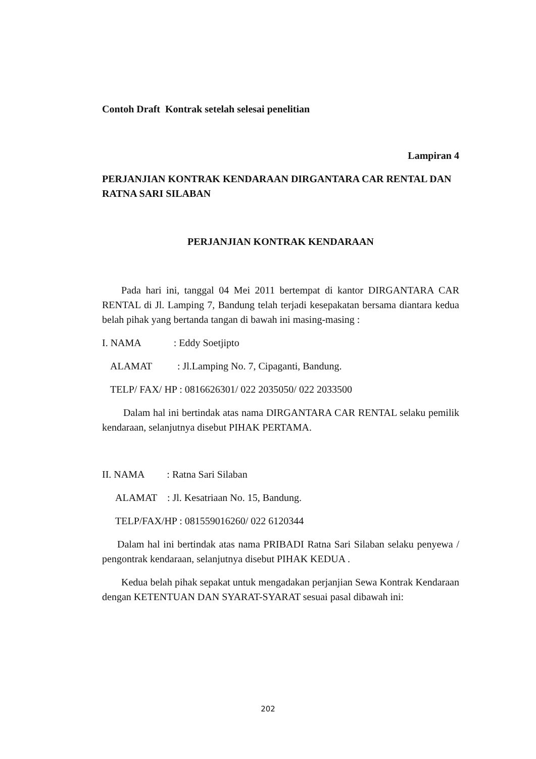Contoh Draft Kontrak setelah selesai penelitian
Lampiran 4
PERJANJIAN KONTRAK KENDARAAN DIRGANTARA CAR RENTAL DAN RATNA SARI SILABAN
PERJANJIAN KONTRAK KENDARAAN
Pada hari ini, tanggal 04 Mei 2011 bertempat di kantor DIRGANTARA CAR RENTAL di Jl. Lamping 7, Bandung telah terjadi kesepakatan bersama diantara kedua belah pihak yang bertanda tangan di bawah ini masing-masing :
I. NAMA : Eddy Soetjipto
ALAMAT : Jl.Lamping No. 7, Cipaganti, Bandung.
TELP/ FAX/ HP : 0816626301/ 022 2035050/ 022 2033500
Dalam hal ini bertindak atas nama DIRGANTARA CAR RENTAL selaku pemilik kendaraan, selanjutnya disebut PIHAK PERTAMA.
II. NAMA : Ratna Sari Silaban
ALAMAT : Jl. Kesatriaan No. 15, Bandung.
TELP/FAX/HP : 081559016260/ 022 6120344
Dalam hal ini bertindak atas nama PRIBADI Ratna Sari Silaban selaku penyewa / pengontrak kendaraan, selanjutnya disebut PIHAK KEDUA .
Kedua belah pihak sepakat untuk mengadakan perjanjian Sewa Kontrak Kendaraan dengan KETENTUAN DAN SYARAT-SYARAT sesuai pasal dibawah ini:
202